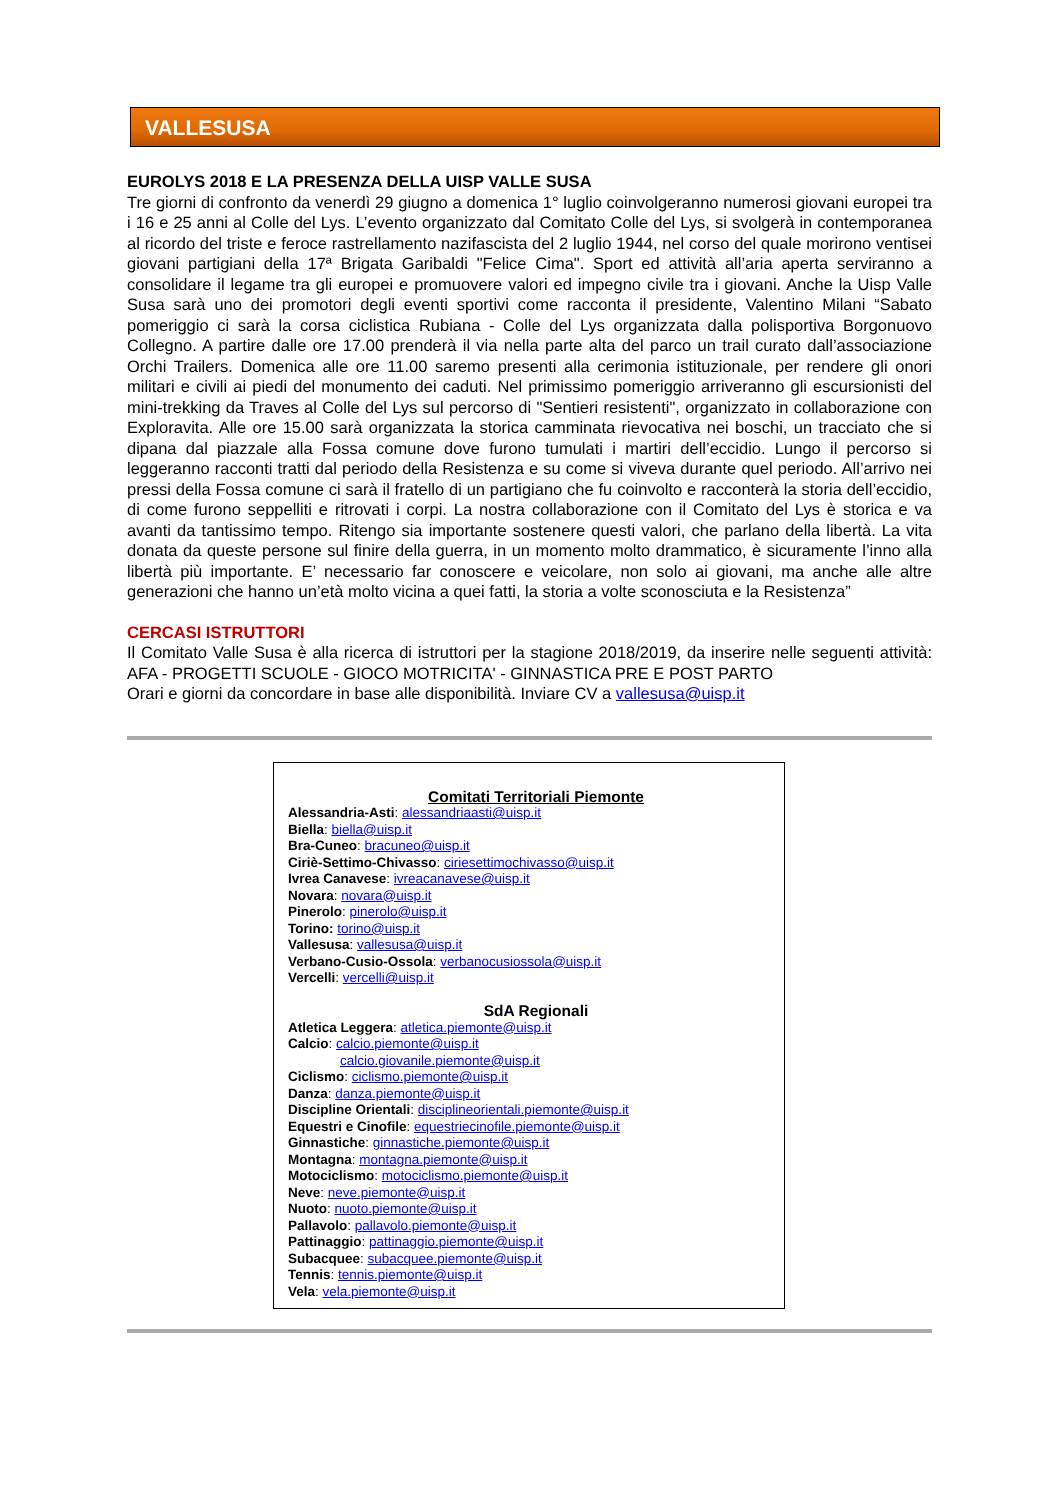VALLESUSA
EUROLYS 2018 E LA PRESENZA DELLA UISP VALLE SUSA
Tre giorni di confronto da venerdì 29 giugno a domenica 1° luglio coinvolgeranno numerosi giovani europei tra i 16 e 25 anni al Colle del Lys. L’evento organizzato dal Comitato Colle del Lys, si svolgerà in contemporanea al ricordo del triste e feroce rastrellamento nazifascista del 2 luglio 1944, nel corso del quale morirono ventisei giovani partigiani della 17ª Brigata Garibaldi "Felice Cima". Sport ed attività all’aria aperta serviranno a consolidare il legame tra gli europei e promuovere valori ed impegno civile tra i giovani. Anche la Uisp Valle Susa sarà uno dei promotori degli eventi sportivi come racconta il presidente, Valentino Milani “Sabato pomeriggio ci sarà la corsa ciclistica Rubiana - Colle del Lys organizzata dalla polisportiva Borgonuovo Collegno. A partire dalle ore 17.00 prenderà il via nella parte alta del parco un trail curato dall’associazione Orchi Trailers. Domenica alle ore 11.00 saremo presenti alla cerimonia istituzionale, per rendere gli onori militari e civili ai piedi del monumento dei caduti. Nel primissimo pomeriggio arriveranno gli escursionisti del mini-trekking da Traves al Colle del Lys sul percorso di "Sentieri resistenti", organizzato in collaborazione con Exploravita. Alle ore 15.00 sarà organizzata la storica camminata rievocativa nei boschi, un tracciato che si dipana dal piazzale alla Fossa comune dove furono tumulati i martiri dell’eccidio. Lungo il percorso si leggeranno racconti tratti dal periodo della Resistenza e su come si viveva durante quel periodo. All’arrivo nei pressi della Fossa comune ci sarà il fratello di un partigiano che fu coinvolto e racconterà la storia dell’eccidio, di come furono seppelliti e ritrovati i corpi. La nostra collaborazione con il Comitato del Lys è storica e va avanti da tantissimo tempo. Ritengo sia importante sostenere questi valori, che parlano della libertà. La vita donata da queste persone sul finire della guerra, in un momento molto drammatico, è sicuramente l’inno alla libertà più importante. E’ necessario far conoscere e veicolare, non solo ai giovani, ma anche alle altre generazioni che hanno un’età molto vicina a quei fatti, la storia a volte sconosciuta e la Resistenza”
CERCASI ISTRUTTORI
Il Comitato Valle Susa è alla ricerca di istruttori per la stagione 2018/2019, da inserire nelle seguenti attività: AFA - PROGETTI SCUOLE - GIOCO MOTRICITA' - GINNASTICA PRE E POST PARTO
Orari e giorni da concordare in base alle disponibilità. Inviare CV a vallesusa@uisp.it
Comitati Territoriali Piemonte
Alessandria-Asti: alessandriaasti@uisp.it
Biella: biella@uisp.it
Bra-Cuneo: bracuneo@uisp.it
Ciriè-Settimo-Chivasso: ciriesettimochivasso@uisp.it
Ivrea Canavese: ivreacanavese@uisp.it
Novara: novara@uisp.it
Pinerolo: pinerolo@uisp.it
Torino: torino@uisp.it
Vallesusa: vallesusa@uisp.it
Verbano-Cusio-Ossola: verbanocusiossola@uisp.it
Vercelli: vercelli@uisp.it
SdA Regionali
Atletica Leggera: atletica.piemonte@uisp.it
Calcio: calcio.piemonte@uisp.it
calcio.giovanile.piemonte@uisp.it
Ciclismo: ciclismo.piemonte@uisp.it
Danza: danza.piemonte@uisp.it
Discipline Orientali: disciplineorientali.piemonte@uisp.it
Equestri e Cinofile: equestriecinofile.piemonte@uisp.it
Ginnastiche: ginnastiche.piemonte@uisp.it
Montagna: montagna.piemonte@uisp.it
Motociclismo: motociclismo.piemonte@uisp.it
Neve: neve.piemonte@uisp.it
Nuoto: nuoto.piemonte@uisp.it
Pallavolo: pallavolo.piemonte@uisp.it
Pattinaggio: pattinaggio.piemonte@uisp.it
Subacquee: subacquee.piemonte@uisp.it
Tennis: tennis.piemonte@uisp.it
Vela: vela.piemonte@uisp.it